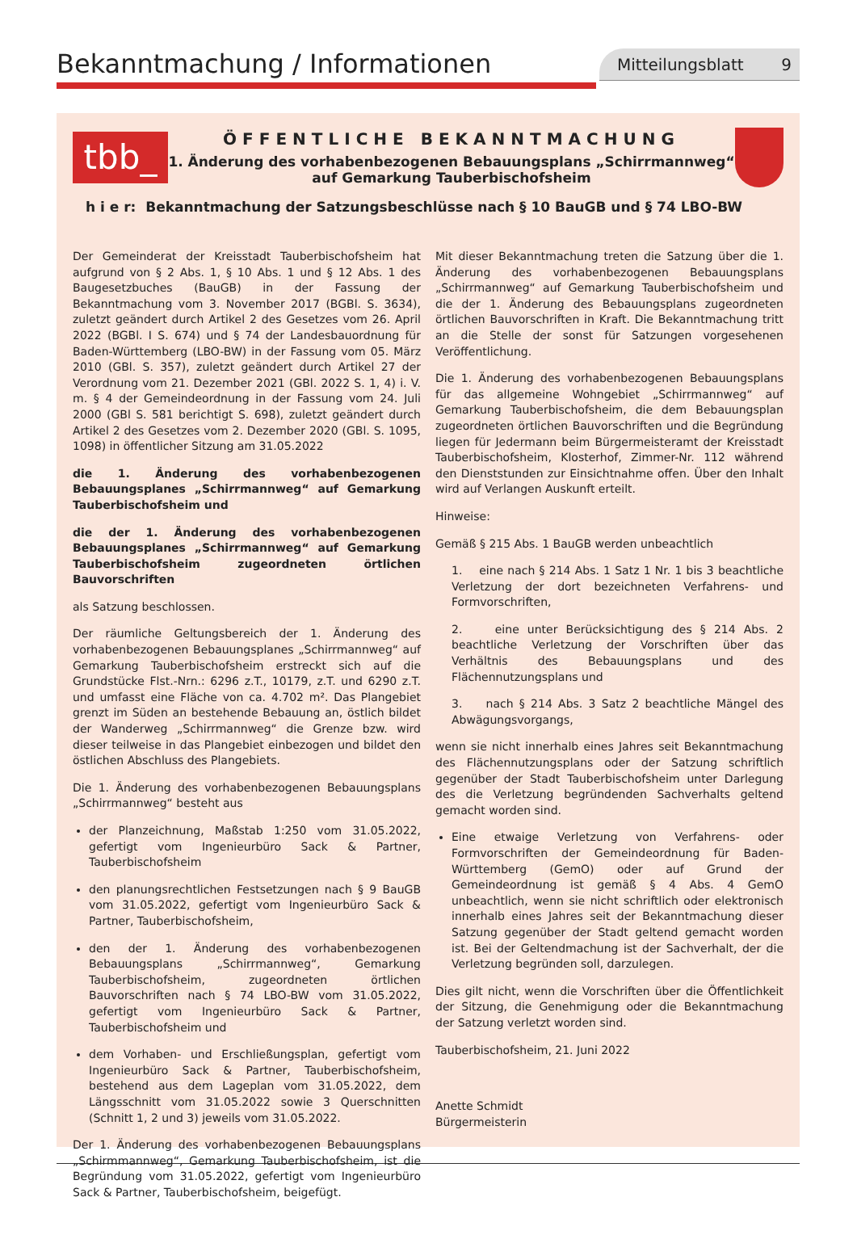Bekanntmachung / Informationen
Mitteilungsblatt 9
tbb_
ÖFFENTLICHE BEKANNTMACHUNG
1. Änderung des vorhabenbezogenen Bebauungsplans „Schirrmannweg“
auf Gemarkung Tauberbischofsheim
h i e r: Bekanntmachung der Satzungsbeschlüsse nach § 10 BauGB und § 74 LBO-BW
Der Gemeinderat der Kreisstadt Tauberbischofsheim hat aufgrund von § 2 Abs. 1, § 10 Abs. 1 und § 12 Abs. 1 des Baugesetzbuches (BauGB) in der Fassung der Bekanntmachung vom 3. November 2017 (BGBl. S. 3634), zuletzt geändert durch Artikel 2 des Gesetzes vom 26. April 2022 (BGBl. I S. 674) und § 74 der Landesbauordnung für Baden-Württemberg (LBO-BW) in der Fassung vom 05. März 2010 (GBl. S. 357), zuletzt geändert durch Artikel 27 der Verordnung vom 21. Dezember 2021 (GBl. 2022 S. 1, 4) i. V. m. § 4 der Gemeindeordnung in der Fassung vom 24. Juli 2000 (GBl S. 581 berichtigt S. 698), zuletzt geändert durch Artikel 2 des Gesetzes vom 2. Dezember 2020 (GBl. S. 1095, 1098) in öffentlicher Sitzung am 31.05.2022
die 1. Änderung des vorhabenbezogenen Bebauungsplanes „Schirrmannweg“ auf Gemarkung Tauberbischofsheim und
die der 1. Änderung des vorhabenbezogenen Bebauungsplanes „Schirrmannweg“ auf Gemarkung Tauberbischofsheim zugeordneten örtlichen Bauvorschriften
als Satzung beschlossen.
Der räumliche Geltungsbereich der 1. Änderung des vorhabenbezogenen Bebauungsplanes „Schirrmannweg“ auf Gemarkung Tauberbischofsheim erstreckt sich auf die Grundstücke Flst.-Nrn.: 6296 z.T., 10179, z.T. und 6290 z.T. und umfasst eine Fläche von ca. 4.702 m². Das Plangebiet grenzt im Süden an bestehende Bebauung an, östlich bildet der Wanderweg „Schirrmannweg“ die Grenze bzw. wird dieser teilweise in das Plangebiet einbezogen und bildet den östlichen Abschluss des Plangebiets.
Die 1. Änderung des vorhabenbezogenen Bebauungsplans „Schirrmannweg“ besteht aus
der Planzeichnung, Maßstab 1:250 vom 31.05.2022, gefertigt vom Ingenieurbüro Sack & Partner, Tauberbischofsheim
den planungsrechtlichen Festsetzungen nach § 9 BauGB vom 31.05.2022, gefertigt vom Ingenieurbüro Sack & Partner, Tauberbischofsheim,
den der 1. Änderung des vorhabenbezogenen Bebauungsplans „Schirrmannweg“, Gemarkung Tauberbischofsheim, zugeordneten örtlichen Bauvorschriften nach § 74 LBO-BW vom 31.05.2022, gefertigt vom Ingenieurbüro Sack & Partner, Tauberbischofsheim und
dem Vorhaben- und Erschließungsplan, gefertigt vom Ingenieurbüro Sack & Partner, Tauberbischofsheim, bestehend aus dem Lageplan vom 31.05.2022, dem Längsschnitt vom 31.05.2022 sowie 3 Querschnitten (Schnitt 1, 2 und 3) jeweils vom 31.05.2022.
Der 1. Änderung des vorhabenbezogenen Bebauungsplans „Schirmmannweg“, Gemarkung Tauberbischofsheim, ist die Begründung vom 31.05.2022, gefertigt vom Ingenieurbüro Sack & Partner, Tauberbischofsheim, beigefügt.
Mit dieser Bekanntmachung treten die Satzung über die 1. Änderung des vorhabenbezogenen Bebauungsplans „Schirrmannweg“ auf Gemarkung Tauberbischofsheim und die der 1. Änderung des Bebauungsplans zugeordneten örtlichen Bauvorschriften in Kraft. Die Bekanntmachung tritt an die Stelle der sonst für Satzungen vorgesehenen Veröffentlichung.
Die 1. Änderung des vorhabenbezogenen Bebauungsplans für das allgemeine Wohngebiet „Schirrmannweg“ auf Gemarkung Tauberbischofsheim, die dem Bebauungsplan zugeordneten örtlichen Bauvorschriften und die Begründung liegen für Jedermann beim Bürgermeisteramt der Kreisstadt Tauberbischofsheim, Klosterhof, Zimmer-Nr. 112 während den Dienststunden zur Einsichtnahme offen. Über den Inhalt wird auf Verlangen Auskunft erteilt.
Hinweise:
Gemäß § 215 Abs. 1 BauGB werden unbeachtlich
1. eine nach § 214 Abs. 1 Satz 1 Nr. 1 bis 3 beachtliche Verletzung der dort bezeichneten Verfahrens- und Formvorschriften,
2. eine unter Berücksichtigung des § 214 Abs. 2 beachtliche Verletzung der Vorschriften über das Verhältnis des Bebauungsplans und des Flächennutzungsplans und
3. nach § 214 Abs. 3 Satz 2 beachtliche Mängel des Abwägungsvorgangs,
wenn sie nicht innerhalb eines Jahres seit Bekanntmachung des Flächennutzungsplans oder der Satzung schriftlich gegenüber der Stadt Tauberbischofsheim unter Darlegung des die Verletzung begründenden Sachverhalts geltend gemacht worden sind.
Eine etwaige Verletzung von Verfahrens- oder Formvorschriften der Gemeindeordnung für Baden-Württemberg (GemO) oder auf Grund der Gemeindeordnung ist gemäß § 4 Abs. 4 GemO unbeachtlich, wenn sie nicht schriftlich oder elektronisch innerhalb eines Jahres seit der Bekanntmachung dieser Satzung gegenüber der Stadt geltend gemacht worden ist. Bei der Geltendmachung ist der Sachverhalt, der die Verletzung begründen soll, darzulegen.
Dies gilt nicht, wenn die Vorschriften über die Öffentlichkeit der Sitzung, die Genehmigung oder die Bekanntmachung der Satzung verletzt worden sind.
Tauberbischofsheim, 21. Juni 2022
Anette Schmidt
Bürgermeisterin